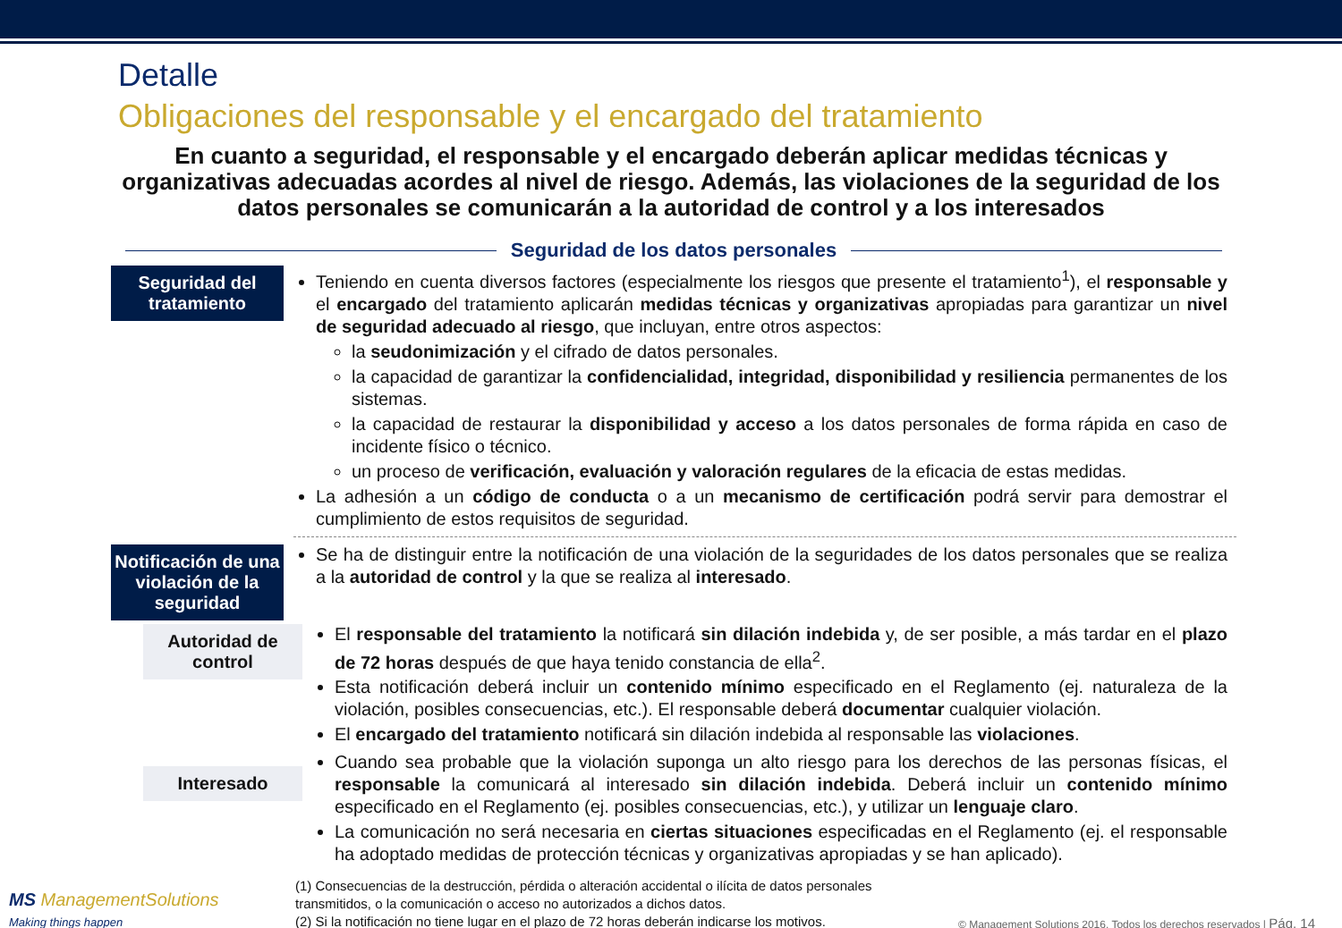Detalle
Obligaciones del responsable y el encargado del tratamiento
En cuanto a seguridad, el responsable y el encargado deberán aplicar medidas técnicas y organizativas adecuadas acordes al nivel de riesgo. Además, las violaciones de la seguridad de los datos personales se comunicarán a la autoridad de control y a los interesados
Seguridad de los datos personales
Seguridad del tratamiento
Teniendo en cuenta diversos factores (especialmente los riesgos que presente el tratamiento<sup>1</sup>), el responsable y el encargado del tratamiento aplicarán medidas técnicas y organizativas apropiadas para garantizar un nivel de seguridad adecuado al riesgo, que incluyan, entre otros aspectos:
la seudonimización y el cifrado de datos personales.
la capacidad de garantizar la confidencialidad, integridad, disponibilidad y resiliencia permanentes de los sistemas.
la capacidad de restaurar la disponibilidad y acceso a los datos personales de forma rápida en caso de incidente físico o técnico.
un proceso de verificación, evaluación y valoración regulares de la eficacia de estas medidas.
La adhesión a un código de conducta o a un mecanismo de certificación podrá servir para demostrar el cumplimiento de estos requisitos de seguridad.
Notificación de una violación de la seguridad
Se ha de distinguir entre la notificación de una violación de la seguridades de los datos personales que se realiza a la autoridad de control y la que se realiza al interesado.
Autoridad de control
El responsable del tratamiento la notificará sin dilación indebida y, de ser posible, a más tardar en el plazo de 72 horas después de que haya tenido constancia de ella<sup>2</sup>.
Esta notificación deberá incluir un contenido mínimo especificado en el Reglamento (ej. naturaleza de la violación, posibles consecuencias, etc.). El responsable deberá documentar cualquier violación.
El encargado del tratamiento notificará sin dilación indebida al responsable las violaciones.
Interesado
Cuando sea probable que la violación suponga un alto riesgo para los derechos de las personas físicas, el responsable la comunicará al interesado sin dilación indebida. Deberá incluir un contenido mínimo especificado en el Reglamento (ej. posibles consecuencias, etc.), y utilizar un lenguaje claro.
La comunicación no será necesaria en ciertas situaciones especificadas en el Reglamento (ej. el responsable ha adoptado medidas de protección técnicas y organizativas apropiadas y se han aplicado).
MS ManagementSolutions
Making things happen
(1) Consecuencias de la destrucción, pérdida o alteración accidental o ilícita de datos personales transmitidos, o la comunicación o acceso no autorizados a dichos datos.
(2) Si la notificación no tiene lugar en el plazo de 72 horas deberán indicarse los motivos.
© Management Solutions 2016. Todos los derechos reservados | Pág. 14